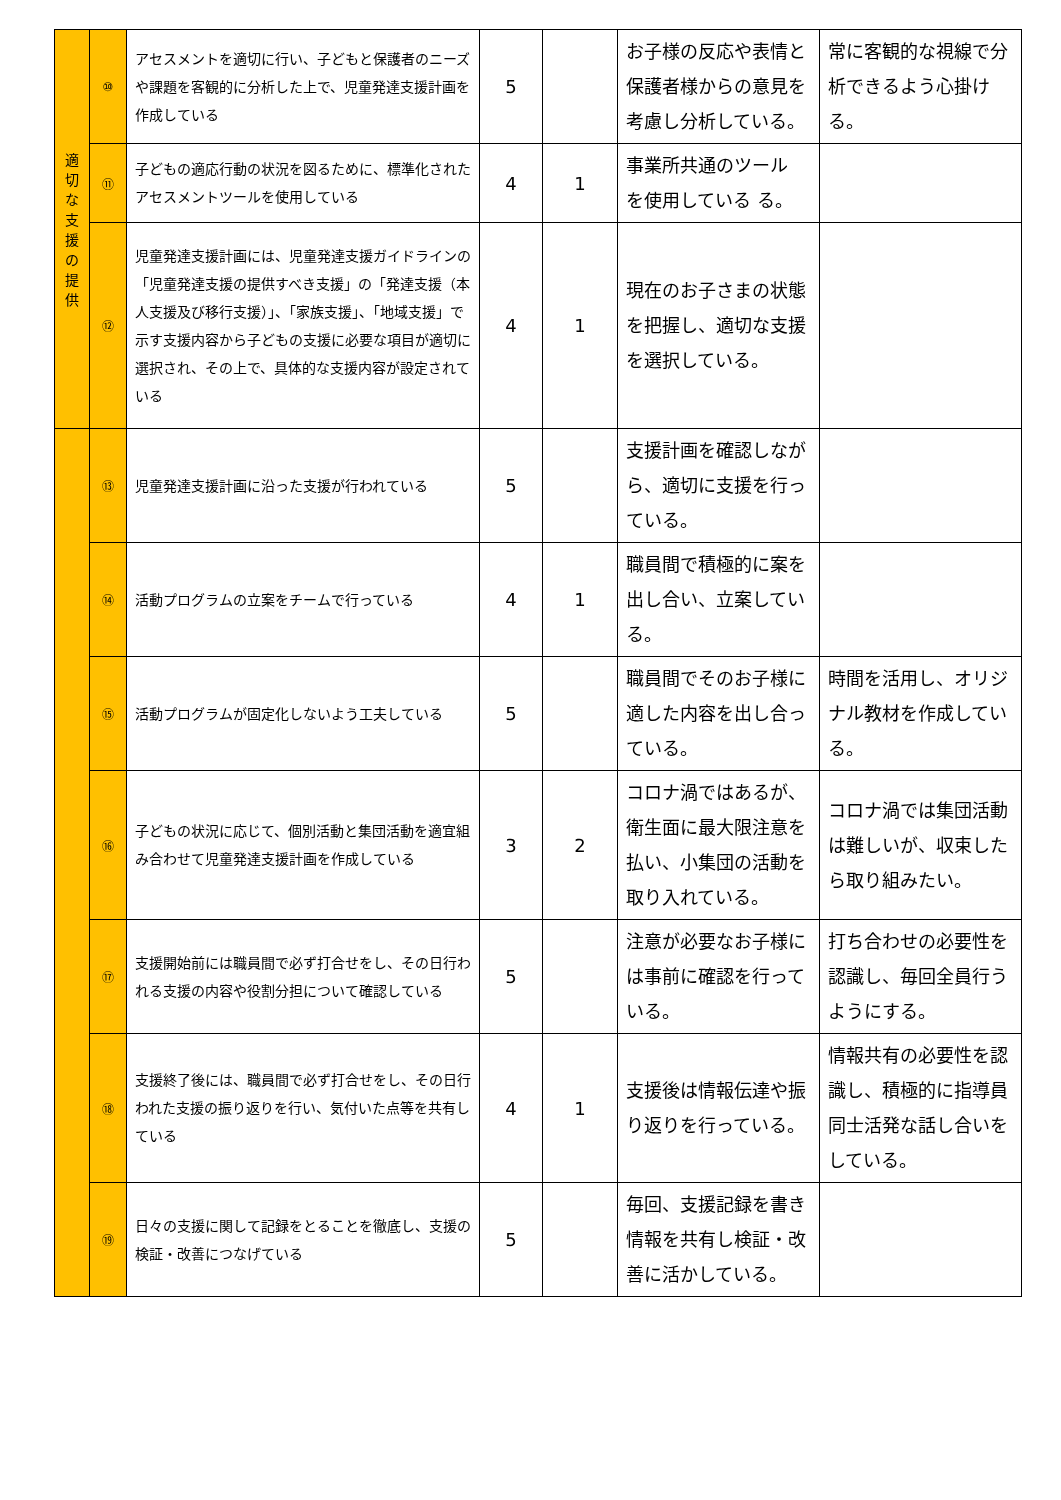| 適 切 な 支 援 の 提 供 | ⑩ | アセスメントを適切に行い、子どもと保護者のニーズや課題を客観的に分析した上で、児童発達支援計画を作成している | 5 | | お子様の反応や表情と保護者様からの意見を考慮し分析している。 | 常に客観的な視線で分析できるよう心掛ける。 |
| | ⑪ | 子どもの適応行動の状況を図るために、標準化されたアセスメントツールを使用している | 4 | 1 | 事業所共通のツール を使用している る。 | |
| | ⑫ | 児童発達支援計画には、児童発達支援ガイドラインの「児童発達支援の提供すべき支援」の「発達支援（本人支援及び移行支援）」、「家族支援」、「地域支援」で示す支援内容から子どもの支援に必要な項目が適切に選択され、その上で、具体的な支援内容が設定されている | 4 | 1 | 現在のお子さまの状態を把握し、適切な支援を選択している。 | |
| | ⑬ | 児童発達支援計画に沿った支援が行われている | 5 | | 支援計画を確認しながら、適切に支援を行っている。 | |
| | ⑭ | 活動プログラムの立案をチームで行っている | 4 | 1 | 職員間で積極的に案を出し合い、立案している。 | |
| | ⑮ | 活動プログラムが固定化しないよう工夫している | 5 | | 職員間でそのお子様に適した内容を出し合っている。 | 時間を活用し、オリジナル教材を作成している。 |
| | ⑯ | 子どもの状況に応じて、個別活動と集団活動を適宜組み合わせて児童発達支援計画を作成している | 3 | 2 | コロナ渦ではあるが、衛生面に最大限注意を払い、小集団の活動を取り入れている。 | コロナ渦では集団活動は難しいが、収束したら取り組みたい。 |
| | ⑰ | 支援開始前には職員間で必ず打合せをし、その日行われる支援の内容や役割分担について確認している | 5 | | 注意が必要なお子様には事前に確認を行っている。 | 打ち合わせの必要性を認識し、毎回全員行うようにする。 |
| | ⑱ | 支援終了後には、職員間で必ず打合せをし、その日行われた支援の振り返りを行い、気付いた点等を共有している | 4 | 1 | 支援後は情報伝達や振り返りを行っている。 | 情報共有の必要性を認識し、積極的に指導員同士活発な話し合いをしている。 |
| | ⑲ | 日々の支援に関して記録をとることを徹底し、支援の検証・改善につなげている | 5 | | 毎回、支援記録を書き情報を共有し検証・改善に活かしている。 | |